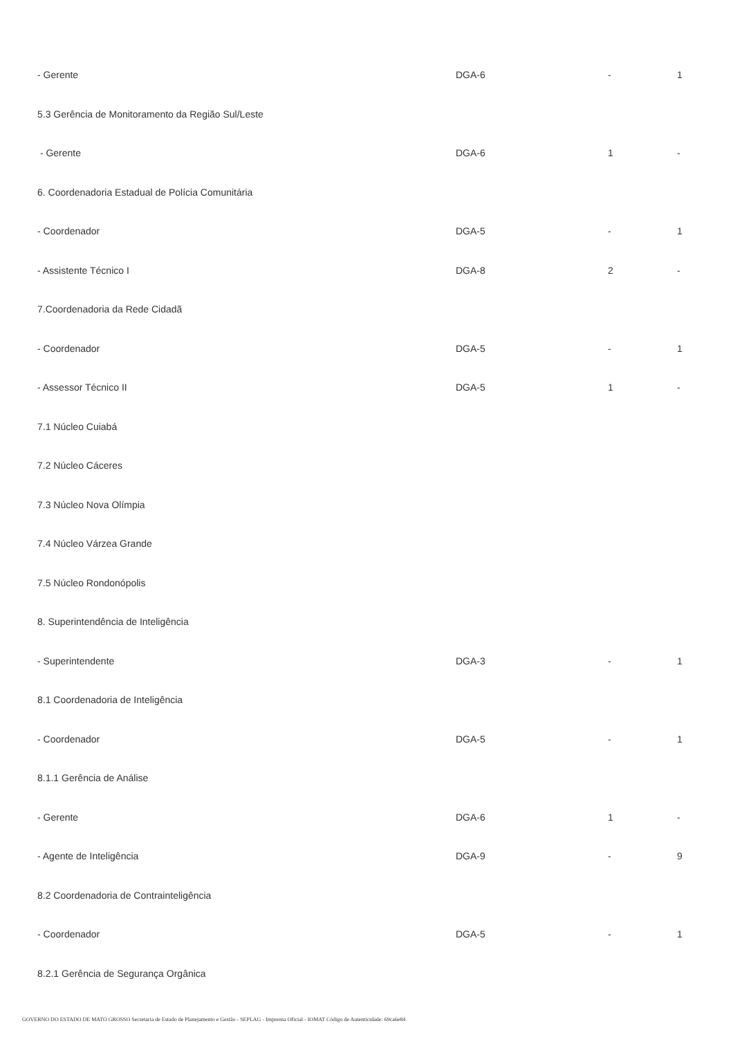| - Gerente | DGA-6 | - | 1 |
| 5.3 Gerência de Monitoramento da Região Sul/Leste | | | |
| - Gerente | DGA-6 | 1 | - |
| 6. Coordenadoria Estadual de Polícia Comunitária | | | |
| - Coordenador | DGA-5 | - | 1 |
| - Assistente Técnico I | DGA-8 | 2 | - |
| 7.Coordenadoria da Rede Cidadã | | | |
| - Coordenador | DGA-5 | - | 1 |
| - Assessor Técnico II | DGA-5 | 1 | - |
| 7.1 Núcleo Cuiabá | | | |
| 7.2 Núcleo Cáceres | | | |
| 7.3 Núcleo Nova Olímpia | | | |
| 7.4 Núcleo Várzea Grande | | | |
| 7.5 Núcleo Rondonópolis | | | |
| 8. Superintendência de Inteligência | | | |
| - Superintendente | DGA-3 | - | 1 |
| 8.1 Coordenadoria de Inteligência | | | |
| - Coordenador | DGA-5 | - | 1 |
| 8.1.1 Gerência de Análise | | | |
| - Gerente | DGA-6 | 1 | - |
| - Agente de Inteligência | DGA-9 | - | 9 |
| 8.2 Coordenadoria de Contrainteligência | | | |
| - Coordenador | DGA-5 | - | 1 |
| 8.2.1 Gerência de Segurança Orgânica | | | |
GOVERNO DO ESTADO DE MATO GROSSO Secretaria de Estado de Planejamento e Gestão - SEPLAG - Imprensa Oficial - IOMAT Código de Autenticidade: 69ca6e84